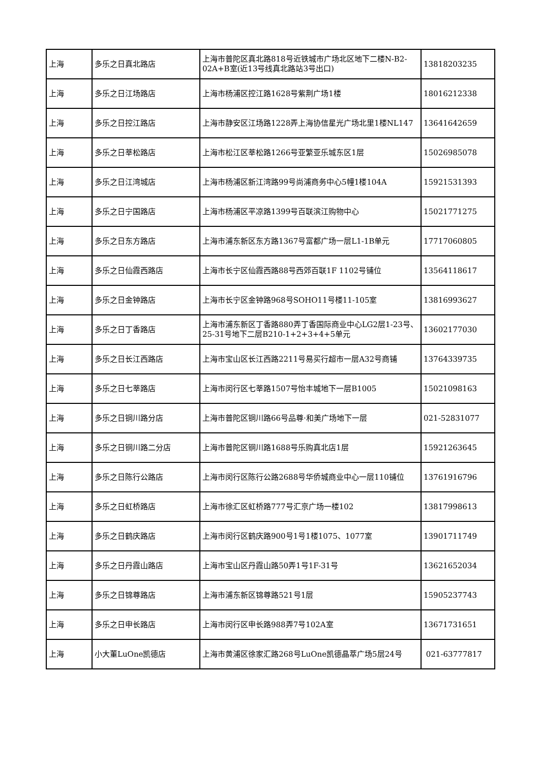| 上海 | 多乐之日真北路店 | 上海市普陀区真北路818号近铁城市广场北区地下二楼N-B2-02A+B室(近13号线真北路站3号出口) | 13818203235 |
| 上海 | 多乐之日江场路店 | 上海市杨浦区控江路1628号紫荆广场1楼 | 18016212338 |
| 上海 | 多乐之日控江路店 | 上海市静安区江场路1228弄上海协信星光广场北里1楼NL147 | 13641642659 |
| 上海 | 多乐之日莘松路店 | 上海市松江区莘松路1266号亚繁亚乐城东区1层 | 15026985078 |
| 上海 | 多乐之日江湾城店 | 上海市杨浦区新江湾路99号尚浦商务中心5幢1楼104A | 15921531393 |
| 上海 | 多乐之日宁国路店 | 上海市杨浦区平凉路1399号百联滨江购物中心 | 15021771275 |
| 上海 | 多乐之日东方路店 | 上海市浦东新区东方路1367号富都广场一层L1-1B单元 | 17717060805 |
| 上海 | 多乐之日仙霞西路店 | 上海市长宁区仙霞西路88号西郊百联1F 1102号铺位 | 13564118617 |
| 上海 | 多乐之日金钟路店 | 上海市长宁区金钟路968号SOHO11号楼11-105室 | 13816993627 |
| 上海 | 多乐之日丁香路店 | 上海市浦东新区丁香路880弄丁香国际商业中心LG2层1-23号、25-31号地下二层B210-1+2+3+4+5单元 | 13602177030 |
| 上海 | 多乐之日长江西路店 | 上海市宝山区长江西路2211号易买行超市一层A32号商铺 | 13764339735 |
| 上海 | 多乐之日七莘路店 | 上海市闵行区七莘路1507号怡丰城地下一层B1005 | 15021098163 |
| 上海 | 多乐之日铜川路分店 | 上海市普陀区铜川路66号品尊·和美广场地下一层 | 021-52831077 |
| 上海 | 多乐之日铜川路二分店 | 上海市普陀区铜川路1688号乐购真北店1层 | 15921263645 |
| 上海 | 多乐之日陈行公路店 | 上海市闵行区陈行公路2688号华侨城商业中心一层110铺位 | 13761916796 |
| 上海 | 多乐之日虹桥路店 | 上海市徐汇区虹桥路777号汇京广场一楼102 | 13817998613 |
| 上海 | 多乐之日鹤庆路店 | 上海市闵行区鹤庆路900号1号1楼1075、1077室 | 13901711749 |
| 上海 | 多乐之日丹霞山路店 | 上海市宝山区丹霞山路50弄1号1F-31号 | 13621652034 |
| 上海 | 多乐之日锦尊路店 | 上海市浦东新区锦尊路521号1层 | 15905237743 |
| 上海 | 多乐之日申长路店 | 上海市闵行区申长路988弄7号102A室 | 13671731651 |
| 上海 | 小大董LuOne凯德店 | 上海市黄浦区徐家汇路268号LuOne凯德晶萃广场5层24号 | 021-63777817 |